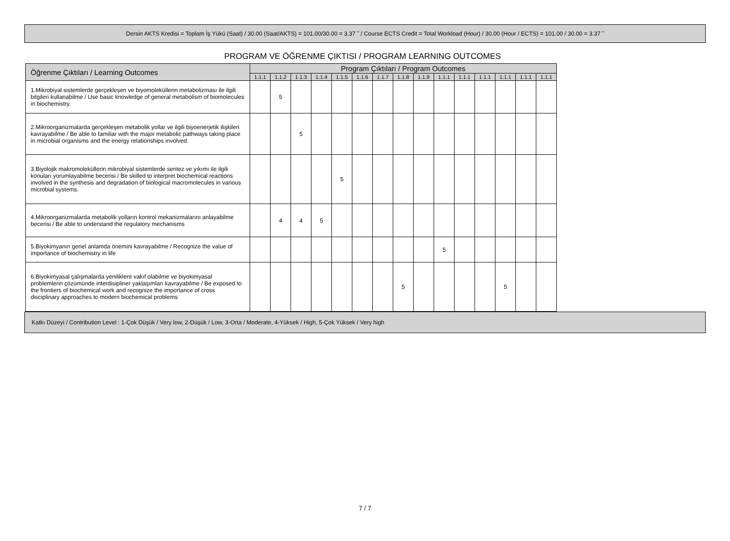Dersin AKTS Kredisi = Toplam İş Yükü (Saat) / 30.00 (Saat/AKTS) = 101.00/30.00 = 3.37 ˜ / Course ECTS Credit = Total Workload (Hour) / 30.00 (Hour / ECTS) = 101.00 / 30.00 = 3.37 ˜
PROGRAM VE ÖĞRENME ÇIKTISI / PROGRAM LEARNING OUTCOMES
| Öğrenme Çıktıları / Learning Outcomes | Program Çıktıları / Program Outcomes | | | | | | | | | | | | | | |
| --- | --- | --- | --- | --- | --- | --- | --- | --- | --- | --- | --- | --- | --- | --- | --- |
| | 1.1.1 | 1.1.2 | 1.1.3 | 1.1.4 | 1.1.5 | 1.1.6 | 1.1.7 | 1.1.8 | 1.1.9 | 1.1.1 | 1.1.1 | 1.1.1 | 1.1.1 | 1.1.1 | 1.1.1 |
| 1.Mikrobiyal sistemlerde gerçekleşen ve biyomoleküllerin metabolizması ile ilgili bilgileri kullanabilme / Use basic knowledge of general metabolism of biomolecules in biochemistry. | | 5 | | | | | | | | | | | | | |
| 2.Mikroorganizmalarda gerçekleşen metabolik yollar ve ilgili biyoenerjetik ilişkileri kavrayabilme / Be able to familiar with the major metabolic pathways taking place in microbial organisms and the energy relationships involved. | | | 5 | | | | | | | | | | | | |
| 3.Biyolojik makromoleküllerin mikrobiyal sistemlerde sentez ve yıkımı ile ilgili konuları yorumlayabilme becerisi / Be skilled to interpret biochemical reactions involved in the synthesis and degradation of biological macromolecules in various microbial systems. | | | | | 5 | | | | | | | | | | |
| 4.Mikroorganizmalarda metabolik yolların kontrol mekanizmalarını anlayabilme becerisi / Be able to understand the regulatory mechanisms | | 4 | 4 | 5 | | | | | | | | | | | |
| 5.Biyokimyanın genel anlamda önemini kavrayabilme / Recognize the value of importance of biochemistry in life | | | | | | | | | | 5 | | | | | |
| 6.Biyokimyasal çalışmalarda yeniliklere vakıf olabilme ve biyokimyasal problemlerin çözümünde interdisipliner yaklaşımları kavrayabilme / Be exposed to the frontiers of biochemical work and recognize the importance of cross disciplinary approaches to modern biochemical problems | | | | | | | | 5 | | | | | 5 | | |
Katkı Düzeyi / Contribution Level : 1-Çok Düşük / Very low, 2-Düşük / Low, 3-Orta / Moderate, 4-Yüksek / High, 5-Çok Yüksek / Very high
7 / 7